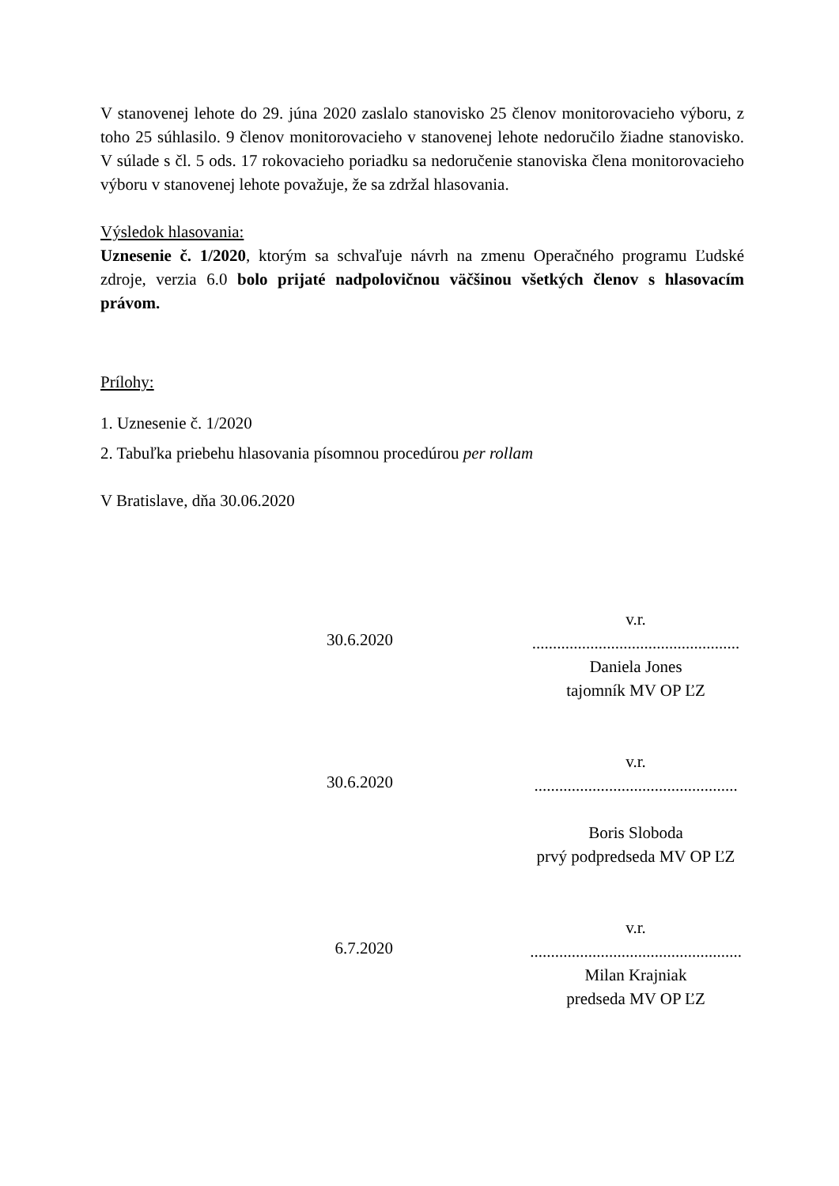V stanovenej lehote do 29. júna 2020 zaslalo stanovisko 25 členov monitorovacieho výboru, z toho 25 súhlasilo. 9 členov monitorovacieho v stanovenej lehote nedoručilo žiadne stanovisko. V súlade s čl. 5 ods. 17 rokovacieho poriadku sa nedoručenie stanoviska člena monitorovacieho výboru v stanovenej lehote považuje, že sa zdržal hlasovania.
Výsledok hlasovania:
Uznesenie č. 1/2020, ktorým sa schvaľuje návrh na zmenu Operačného programu Ľudské zdroje, verzia 6.0 bolo prijaté nadpolovičnou väčšinou všetkých členov s hlasovacím právom.
Prílohy:
1. Uznesenie č. 1/2020
2. Tabuľka priebehu hlasovania písomnou procedúrou per rollam
V Bratislave, dňa 30.06.2020
30.6.2020
v.r.
..................................................
Daniela Jones
tajomník MV OP ĽZ
30.6.2020
v.r.
.................................................
Boris Sloboda
prvý podpredseda MV OP ĽZ
6.7.2020
v.r.
...................................................
Milan Krajniak
predseda MV OP ĽZ